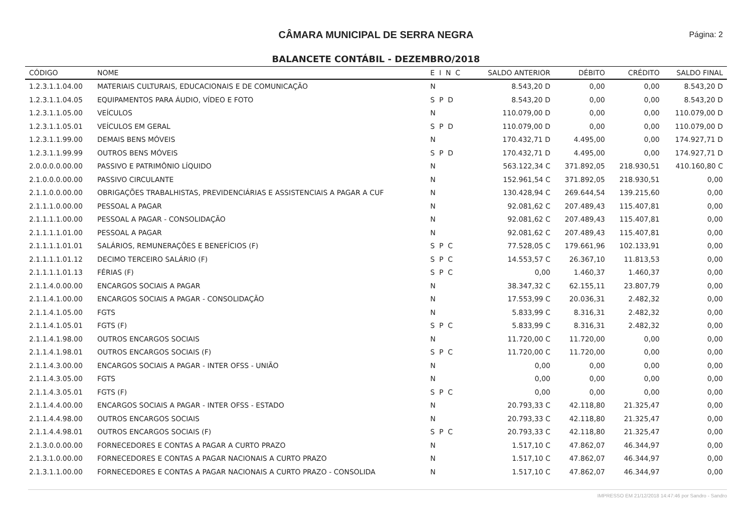CÂMARA MUNICIPAL DE SERRA NEGRA Página: 2
BALANCETE CONTÁBIL - DEZEMBRO/2018
| CÓDIGO | NOME | E I N C | SALDO ANTERIOR | DÉBITO | CRÉDITO | SALDO FINAL |
| --- | --- | --- | --- | --- | --- | --- |
| 1.2.3.1.1.04.00 | MATERIAIS CULTURAIS, EDUCACIONAIS E DE COMUNICAÇÃO | N | 8.543,20 D | 0,00 | 0,00 | 8.543,20 D |
| 1.2.3.1.1.04.05 | EQUIPAMENTOS PARA ÁUDIO, VÍDEO E FOTO | S P D | 8.543,20 D | 0,00 | 0,00 | 8.543,20 D |
| 1.2.3.1.1.05.00 | VEÍCULOS | N | 110.079,00 D | 0,00 | 0,00 | 110.079,00 D |
| 1.2.3.1.1.05.01 | VEÍCULOS EM GERAL | S P D | 110.079,00 D | 0,00 | 0,00 | 110.079,00 D |
| 1.2.3.1.1.99.00 | DEMAIS BENS MÓVEIS | N | 170.432,71 D | 4.495,00 | 0,00 | 174.927,71 D |
| 1.2.3.1.1.99.99 | OUTROS BENS MÓVEIS | S P D | 170.432,71 D | 4.495,00 | 0,00 | 174.927,71 D |
| 2.0.0.0.0.00.00 | PASSIVO E PATRIMÔNIO LÍQUIDO | N | 563.122,34 C | 371.892,05 | 218.930,51 | 410.160,80 C |
| 2.1.0.0.0.00.00 | PASSIVO CIRCULANTE | N | 152.961,54 C | 371.892,05 | 218.930,51 | 0,00 |
| 2.1.1.0.0.00.00 | OBRIGAÇÕES TRABALHISTAS, PREVIDENCIÁRIAS E ASSISTENCIAIS A PAGAR A CUF | N | 130.428,94 C | 269.644,54 | 139.215,60 | 0,00 |
| 2.1.1.1.0.00.00 | PESSOAL A PAGAR | N | 92.081,62 C | 207.489,43 | 115.407,81 | 0,00 |
| 2.1.1.1.1.00.00 | PESSOAL A PAGAR - CONSOLIDAÇÃO | N | 92.081,62 C | 207.489,43 | 115.407,81 | 0,00 |
| 2.1.1.1.1.01.00 | PESSOAL A PAGAR | N | 92.081,62 C | 207.489,43 | 115.407,81 | 0,00 |
| 2.1.1.1.1.01.01 | SALÁRIOS, REMUNERAÇÕES E BENEFÍCIOS (F) | S P C | 77.528,05 C | 179.661,96 | 102.133,91 | 0,00 |
| 2.1.1.1.1.01.12 | DECIMO TERCEIRO SALÁRIO (F) | S P C | 14.553,57 C | 26.367,10 | 11.813,53 | 0,00 |
| 2.1.1.1.1.01.13 | FÉRIAS (F) | S P C | 0,00 | 1.460,37 | 1.460,37 | 0,00 |
| 2.1.1.4.0.00.00 | ENCARGOS SOCIAIS A PAGAR | N | 38.347,32 C | 62.155,11 | 23.807,79 | 0,00 |
| 2.1.1.4.1.00.00 | ENCARGOS SOCIAIS A PAGAR - CONSOLIDAÇÃO | N | 17.553,99 C | 20.036,31 | 2.482,32 | 0,00 |
| 2.1.1.4.1.05.00 | FGTS | N | 5.833,99 C | 8.316,31 | 2.482,32 | 0,00 |
| 2.1.1.4.1.05.01 | FGTS (F) | S P C | 5.833,99 C | 8.316,31 | 2.482,32 | 0,00 |
| 2.1.1.4.1.98.00 | OUTROS ENCARGOS SOCIAIS | N | 11.720,00 C | 11.720,00 | 0,00 | 0,00 |
| 2.1.1.4.1.98.01 | OUTROS ENCARGOS SOCIAIS (F) | S P C | 11.720,00 C | 11.720,00 | 0,00 | 0,00 |
| 2.1.1.4.3.00.00 | ENCARGOS SOCIAIS A PAGAR - INTER OFSS - UNIÃO | N | 0,00 | 0,00 | 0,00 | 0,00 |
| 2.1.1.4.3.05.00 | FGTS | N | 0,00 | 0,00 | 0,00 | 0,00 |
| 2.1.1.4.3.05.01 | FGTS (F) | S P C | 0,00 | 0,00 | 0,00 | 0,00 |
| 2.1.1.4.4.00.00 | ENCARGOS SOCIAIS A PAGAR - INTER OFSS - ESTADO | N | 20.793,33 C | 42.118,80 | 21.325,47 | 0,00 |
| 2.1.1.4.4.98.00 | OUTROS ENCARGOS SOCIAIS | N | 20.793,33 C | 42.118,80 | 21.325,47 | 0,00 |
| 2.1.1.4.4.98.01 | OUTROS ENCARGOS SOCIAIS (F) | S P C | 20.793,33 C | 42.118,80 | 21.325,47 | 0,00 |
| 2.1.3.0.0.00.00 | FORNECEDORES E CONTAS A PAGAR A CURTO PRAZO | N | 1.517,10 C | 47.862,07 | 46.344,97 | 0,00 |
| 2.1.3.1.0.00.00 | FORNECEDORES E CONTAS A PAGAR NACIONAIS A CURTO PRAZO | N | 1.517,10 C | 47.862,07 | 46.344,97 | 0,00 |
| 2.1.3.1.1.00.00 | FORNECEDORES E CONTAS A PAGAR NACIONAIS A CURTO PRAZO - CONSOLIDA | N | 1.517,10 C | 47.862,07 | 46.344,97 | 0,00 |
IMPRESSO EM 21/12/2018 14:47:46 por Sandro - Sandro